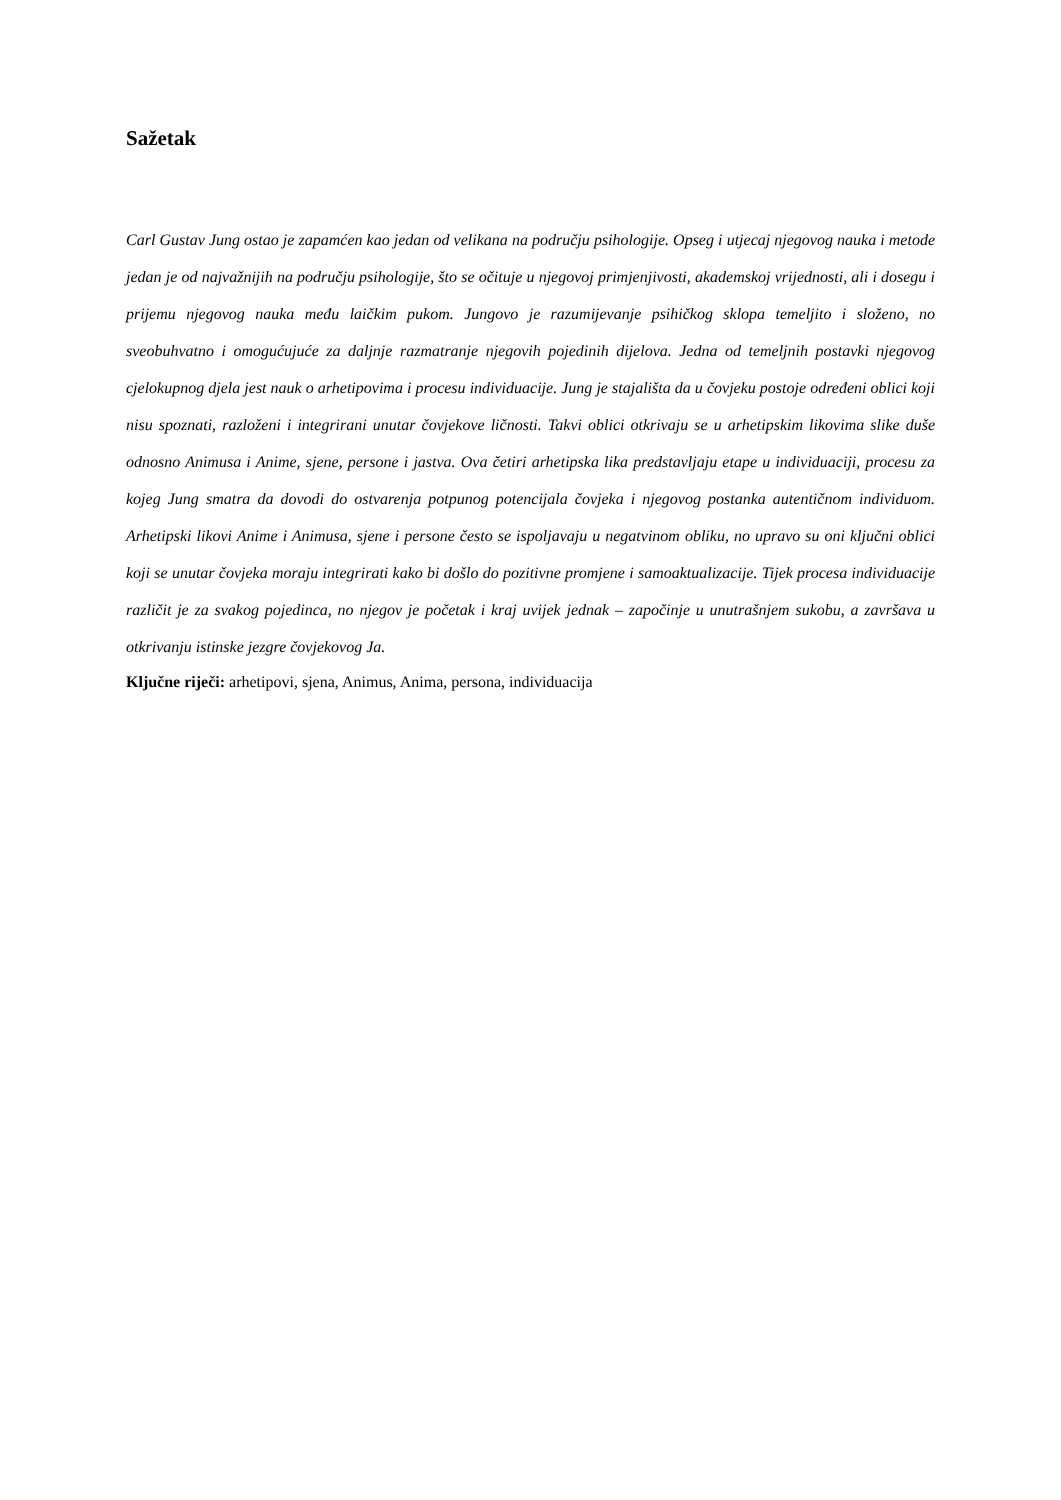Sažetak
Carl Gustav Jung ostao je zapamćen kao jedan od velikana na području psihologije. Opseg i utjecaj njegovog nauka i metode jedan je od najvažnijih na području psihologije, što se očituje u njegovoj primjenjivosti, akademskoj vrijednosti, ali i dosegu i prijemu njegovog nauka među laičkim pukom. Jungovo je razumijevanje psihičkog sklopa temeljito i složeno, no sveobuhvatno i omogućujuće za daljnje razmatranje njegovih pojedinih dijelova. Jedna od temeljnih postavki njegovog cjelokupnog djela jest nauk o arhetipovima i procesu individuacije. Jung je stajališta da u čovjeku postoje određeni oblici koji nisu spoznati, razloženi i integrirani unutar čovjekove ličnosti. Takvi oblici otkrivaju se u arhetipskim likovima slike duše odnosno Animusa i Anime, sjene, persone i jastva. Ova četiri arhetipska lika predstavljaju etape u individuaciji, procesu za kojeg Jung smatra da dovodi do ostvarenja potpunog potencijala čovjeka i njegovog postanka autentičnom individuom. Arhetipski likovi Anime i Animusa, sjene i persone često se ispoljavaju u negatvinom obliku, no upravo su oni ključni oblici koji se unutar čovjeka moraju integrirati kako bi došlo do pozitivne promjene i samoaktualizacije. Tijek procesa individuacije različit je za svakog pojedinca, no njegov je početak i kraj uvijek jednak – započinje u unutrašnjem sukobu, a završava u otkrivanju istinske jezgre čovjekovog Ja.
Ključne riječi: arhetipovi, sjena, Animus, Anima, persona, individuacija